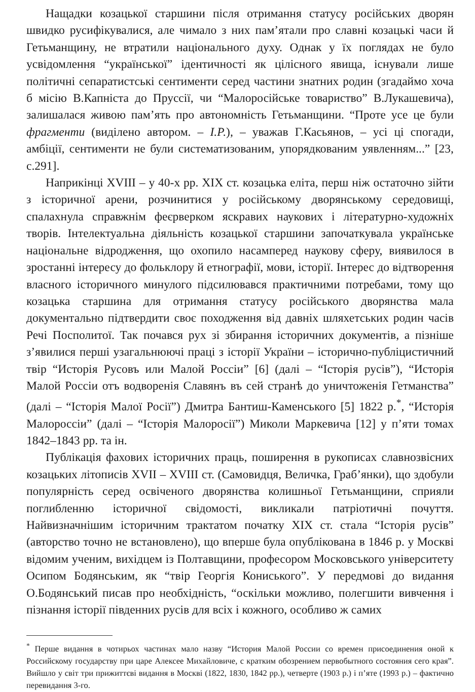Нащадки козацької старшини після отримання статусу російських дворян швидко русифікувалися, але чимало з них пам’ятали про славні козацькі часи й Гетьманщину, не втратили національного духу. Однак у їх поглядах не було усвідомлення “української” ідентичності як цілісного явища, існували лише політичні сепаратистські сентименти серед частини знатних родин (згадаймо хоча б місію В.Капніста до Пруссії, чи “Малоросійське товариство” В.Лукашевича), залишалася живою пам’ять про автономність Гетьманщини. “Проте усе це були фрагменти (виділено автором. – І.Р.), – уважав Г.Касьянов, – усі ці спогади, амбіції, сентименти не були систематизованим, упорядкованим уявленням...” [23, с.291].
Наприкінці XVIII – у 40-х рр. XIX ст. козацька еліта, перш ніж остаточно зійти з історичної арени, розчинитися у російському дворянському середовищі, спалахнула справжнім феєрверком яскравих наукових і літературно-художніх творів. Інтелектуальна діяльність козацької старшини започаткувала українське національне відродження, що охопило насамперед наукову сферу, виявилося в зростанні інтересу до фольклору й етнографії, мови, історії. Інтерес до відтворення власного історичного минулого підсилювався практичними потребами, тому що козацька старшина для отримання статусу російського дворянства мала документально підтвердити своє походження від давніх шляхетських родин часів Речі Посполитої. Так почався рух зі збирання історичних документів, а пізніше з’явилися перші узагальнюючі праці з історії України – історично-публіцистичний твір “Исторія Русовъ или Малой Россіи” [6] (далі – “Історія русів”), “Исторія Малой Россіи отъ водворенія Славянъ въ сей странѣ до уничтоженія Гетманства” (далі – “Історія Малої Росії”) Дмитра Бантиш-Каменського [5] 1822 р.<sup>*</sup>, “Исторія Малороссіи” (далі – “Історія Малоросії”) Миколи Маркевича [12] у п’яти томах 1842–1843 рр. та ін.
Публікація фахових історичних праць, поширення в рукописах славнозвісних козацьких літописів XVII – XVIII ст. (Самовидця, Величка, Граб’янки), що здобули популярність серед освіченого дворянства колишньої Гетьманщини, сприяли поглибленню історичної свідомості, викликали патріотичні почуття. Найвизначнішим історичним трактатом початку XIX ст. стала “Історія русів” (авторство точно не встановлено), що вперше була опублікована в 1846 р. у Москві відомим ученим, вихідцем із Полтавщини, професором Московського університету Осипом Бодянським, як “твір Георгія Кониського”. У передмові до видання О.Бодянський писав про необхідність, “оскільки можливо, полегшити вивчення і пізнання історії південних русів для всіх і кожного, особливо ж самих
<sup>*</sup> Перше видання в чотирьох частинах мало назву “История Малой России со времен присоединения оной к Российскому государству при царе Алексее Михайловиче, с кратким обозрением первобытного состояния сего края”. Вийшло у світ три прижиттєві видання в Москві (1822, 1830, 1842 рр.), четверте (1903 р.) і п’яте (1993 р.) – фактично перевидання 3-го.